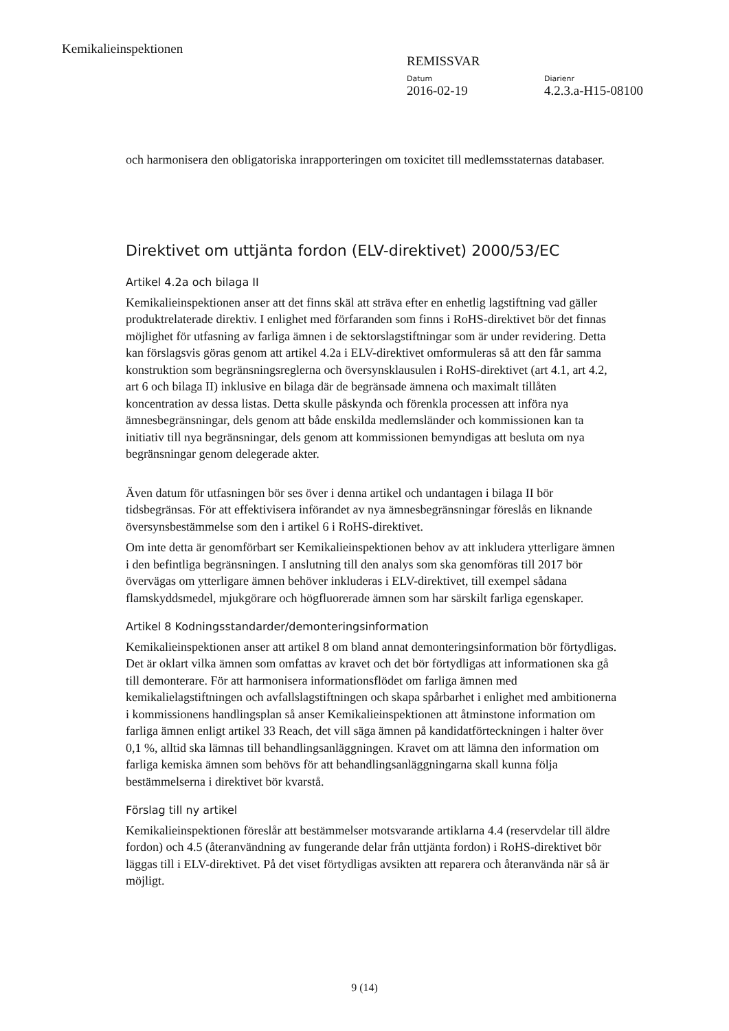Kemikalieinspektionen
REMISSVAR
Datum Diarienr
2016-02-19 4.2.3.a-H15-08100
och harmonisera den obligatoriska inrapporteringen om toxicitet till medlemsstaternas databaser.
Direktivet om uttjänta fordon (ELV-direktivet) 2000/53/EC
Artikel 4.2a och bilaga II
Kemikalieinspektionen anser att det finns skäl att sträva efter en enhetlig lagstiftning vad gäller produktrelaterade direktiv. I enlighet med förfaranden som finns i RoHS-direktivet bör det finnas möjlighet för utfasning av farliga ämnen i de sektorslagstiftningar som är under revidering. Detta kan förslagsvis göras genom att artikel 4.2a i ELV-direktivet omformuleras så att den får samma konstruktion som begränsningsreglerna och översynsklausulen i RoHS-direktivet (art 4.1, art 4.2, art 6 och bilaga II) inklusive en bilaga där de begränsade ämnena och maximalt tillåten koncentration av dessa listas. Detta skulle påskynda och förenkla processen att införa nya ämnesbegränsningar, dels genom att både enskilda medlemsländer och kommissionen kan ta initiativ till nya begränsningar, dels genom att kommissionen bemyndigas att besluta om nya begränsningar genom delegerade akter.
Även datum för utfasningen bör ses över i denna artikel och undantagen i bilaga II bör tidsbegränsas. För att effektivisera införandet av nya ämnesbegränsningar föreslås en liknande översynsbestämmelse som den i artikel 6 i RoHS-direktivet.
Om inte detta är genomförbart ser Kemikalieinspektionen behov av att inkludera ytterligare ämnen i den befintliga begränsningen. I anslutning till den analys som ska genomföras till 2017 bör övervägas om ytterligare ämnen behöver inkluderas i ELV-direktivet, till exempel sådana flamskyddsmedel, mjukgörare och högfluorerade ämnen som har särskilt farliga egenskaper.
Artikel 8 Kodningsstandarder/demonteringsinformation
Kemikalieinspektionen anser att artikel 8 om bland annat demonteringsinformation bör förtydligas. Det är oklart vilka ämnen som omfattas av kravet och det bör förtydligas att informationen ska gå till demonterare. För att harmonisera informationsflödet om farliga ämnen med kemikalielagstiftningen och avfallslagstiftningen och skapa spårbarhet i enlighet med ambitionerna i kommissionens handlingsplan så anser Kemikalieinspektionen att åtminstone information om farliga ämnen enligt artikel 33 Reach, det vill säga ämnen på kandidatförteckningen i halter över 0,1 %, alltid ska lämnas till behandlingsanläggningen. Kravet om att lämna den information om farliga kemiska ämnen som behövs för att behandlingsanläggningarna skall kunna följa bestämmelserna i direktivet bör kvarstå.
Förslag till ny artikel
Kemikalieinspektionen föreslår att bestämmelser motsvarande artiklarna 4.4 (reservdelar till äldre fordon) och 4.5 (återanvändning av fungerande delar från uttjänta fordon) i RoHS-direktivet bör läggas till i ELV-direktivet. På det viset förtydligas avsikten att reparera och återanvända när så är möjligt.
9 (14)